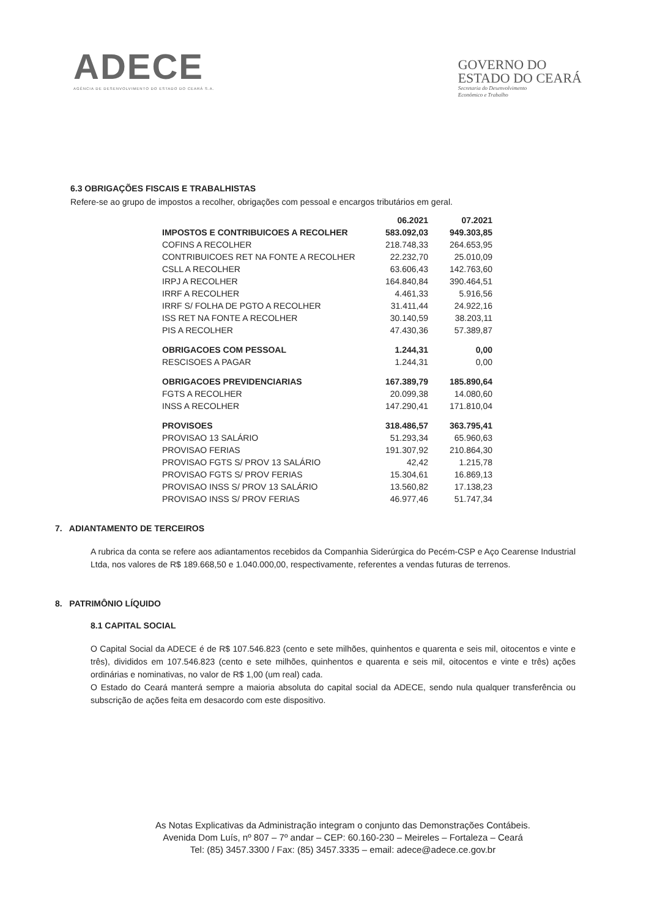ADECE
AGÊNCIA DE DESENVOLVIMENTO DO ESTADO DO CEARÁ S.A.
GOVERNO DO
ESTADO DO CEARÁ
Secretaria do Desenvolvimento
Econômico e Trabalho
6.3 OBRIGAÇÕES FISCAIS E TRABALHISTAS
Refere-se ao grupo de impostos a recolher, obrigações com pessoal e encargos tributários em geral.
| | 06.2021 | 07.2021 |
| --- | --- | --- |
| IMPOSTOS E CONTRIBUICOES A RECOLHER | 583.092,03 | 949.303,85 |
| COFINS A RECOLHER | 218.748,33 | 264.653,95 |
| CONTRIBUICOES RET NA FONTE A RECOLHER | 22.232,70 | 25.010,09 |
| CSLL A RECOLHER | 63.606,43 | 142.763,60 |
| IRPJ A RECOLHER | 164.840,84 | 390.464,51 |
| IRRF A RECOLHER | 4.461,33 | 5.916,56 |
| IRRF S/ FOLHA DE PGTO A RECOLHER | 31.411,44 | 24.922,16 |
| ISS RET NA FONTE A RECOLHER | 30.140,59 | 38.203,11 |
| PIS A RECOLHER | 47.430,36 | 57.389,87 |
| OBRIGACOES COM PESSOAL | 1.244,31 | 0,00 |
| RESCISOES A PAGAR | 1.244,31 | 0,00 |
| OBRIGACOES PREVIDENCIARIAS | 167.389,79 | 185.890,64 |
| FGTS A RECOLHER | 20.099,38 | 14.080,60 |
| INSS A RECOLHER | 147.290,41 | 171.810,04 |
| PROVISOES | 318.486,57 | 363.795,41 |
| PROVISAO 13 SALÁRIO | 51.293,34 | 65.960,63 |
| PROVISAO FERIAS | 191.307,92 | 210.864,30 |
| PROVISAO FGTS S/ PROV 13 SALÁRIO | 42,42 | 1.215,78 |
| PROVISAO FGTS S/ PROV FERIAS | 15.304,61 | 16.869,13 |
| PROVISAO INSS S/ PROV 13 SALÁRIO | 13.560,82 | 17.138,23 |
| PROVISAO INSS S/ PROV FERIAS | 46.977,46 | 51.747,34 |
7. ADIANTAMENTO DE TERCEIROS
A rubrica da conta se refere aos adiantamentos recebidos da Companhia Siderúrgica do Pecém-CSP e Aço Cearense Industrial Ltda, nos valores de R$ 189.668,50 e 1.040.000,00, respectivamente, referentes a vendas futuras de terrenos.
8. PATRIMÔNIO LÍQUIDO
8.1 CAPITAL SOCIAL
O Capital Social da ADECE é de R$ 107.546.823 (cento e sete milhões, quinhentos e quarenta e seis mil, oitocentos e vinte e três), divididos em 107.546.823 (cento e sete milhões, quinhentos e quarenta e seis mil, oitocentos e vinte e três) ações ordinárias e nominativas, no valor de R$ 1,00 (um real) cada.
O Estado do Ceará manterá sempre a maioria absoluta do capital social da ADECE, sendo nula qualquer transferência ou subscrição de ações feita em desacordo com este dispositivo.
As Notas Explicativas da Administração integram o conjunto das Demonstrações Contábeis.
Avenida Dom Luís, nº 807 – 7º andar – CEP: 60.160-230 – Meireles – Fortaleza – Ceará
Tel: (85) 3457.3300 / Fax: (85) 3457.3335 – email: adece@adece.ce.gov.br